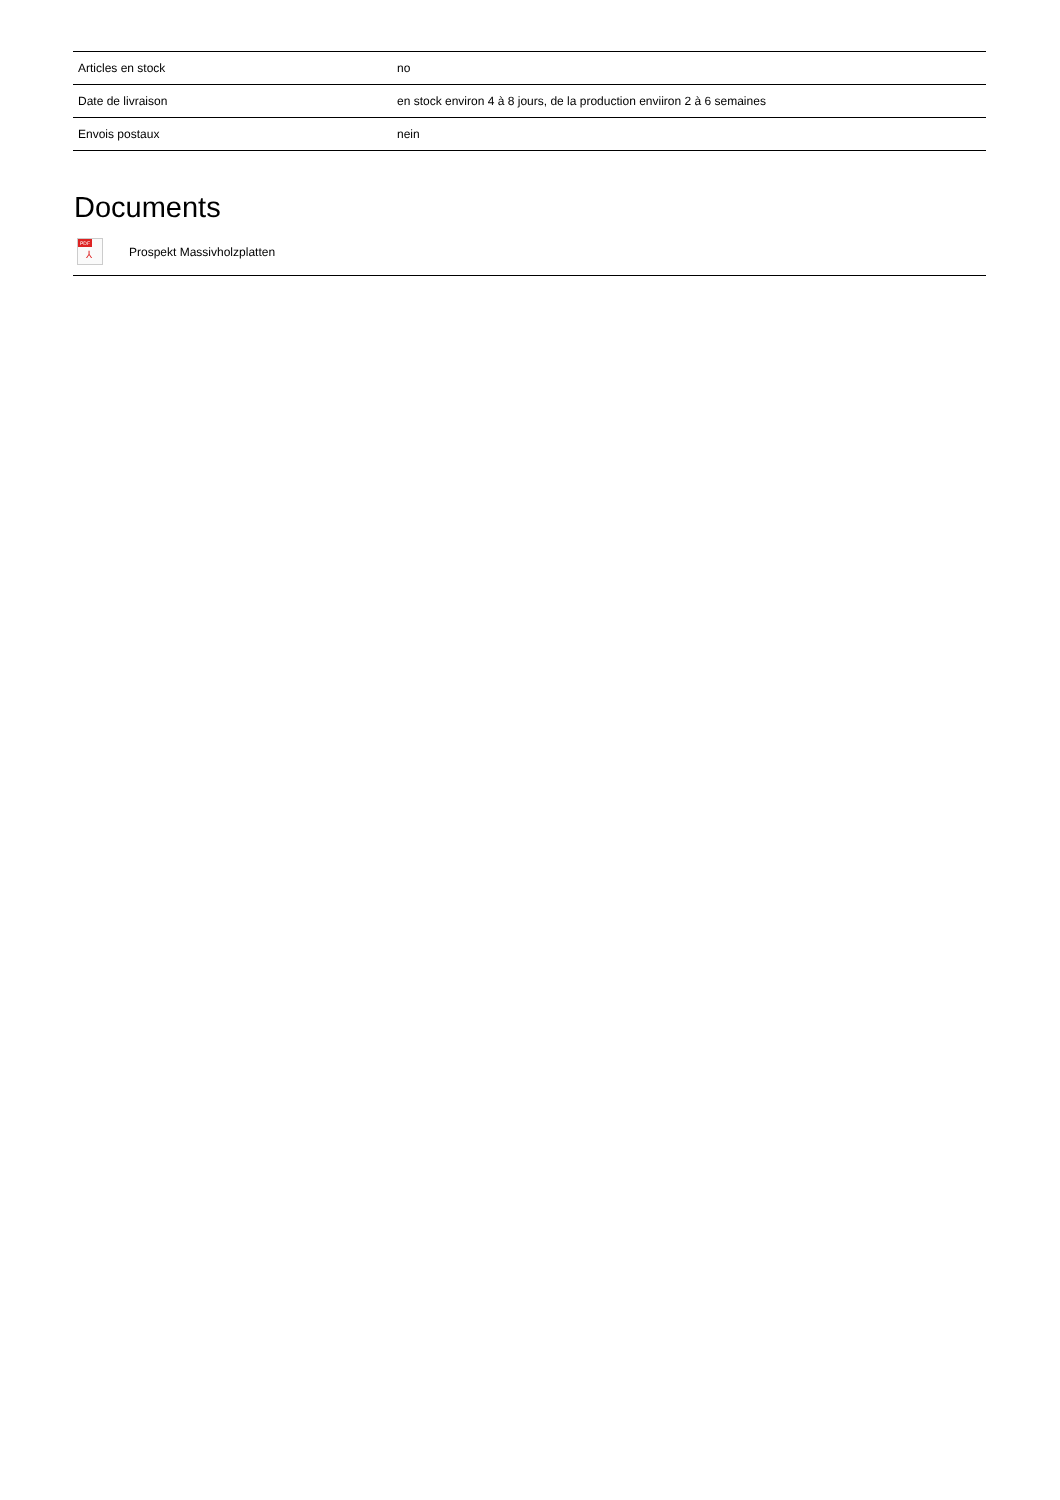| Articles en stock | no |
| Date de livraison | en stock environ 4 à 8 jours, de la production enviiron 2 à 6 semaines |
| Envois postaux | nein |
Documents
PDF
⅄
Prospekt Massivholzplatten